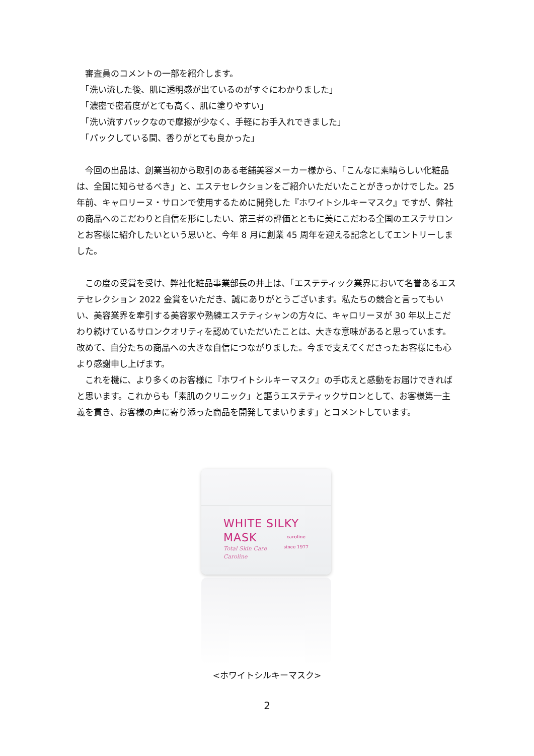審査員のコメントの一部を紹介します。
　「洗い流した後、肌に透明感が出ているのがすぐにわかりました」
　「濃密で密着度がとても高く、肌に塗りやすい」
　「洗い流すパックなので摩擦が少なく、手軽にお手入れできました」
　「パックしている間、香りがとても良かった」
　今回の出品は、創業当初から取引のある老舗美容メーカー様から、「こんなに素晴らしい化粧品は、全国に知らせるべき」と、エステセレクションをご紹介いただいたことがきっかけでした。25 年前、キャロリーヌ・サロンで使用するために開発した『ホワイトシルキーマスク』ですが、弊社の商品へのこだわりと自信を形にしたい、第三者の評価とともに美にこだわる全国のエステサロンとお客様に紹介したいという思いと、今年 8 月に創業 45 周年を迎える記念としてエントリーしました。
　この度の受賞を受け、弊社化粧品事業部長の井上は、「エステティック業界において名誉あるエステセレクション 2022 金賞をいただき、誠にありがとうございます。私たちの競合と言ってもいい、美容業界を牽引する美容家や熟練エステティシャンの方々に、キャロリーヌが 30 年以上こだわり続けているサロンクオリティを認めていただいたことは、大きな意味があると思っています。改めて、自分たちの商品への大きな自信につながりました。今まで支えてくださったお客様にも心より感謝申し上げます。
　これを機に、より多くのお客様に『ホワイトシルキーマスク』の手応えと感動をお届けできればと思います。これからも「素肌のクリニック」と謳うエステティックサロンとして、お客様第一主義を貫き、お客様の声に寄り添った商品を開発してまいります」とコメントしています。
WHITE SILKY
MASK
Total Skin Care
Caroline
caroline
since 1977
<ホワイトシルキーマスク>
2